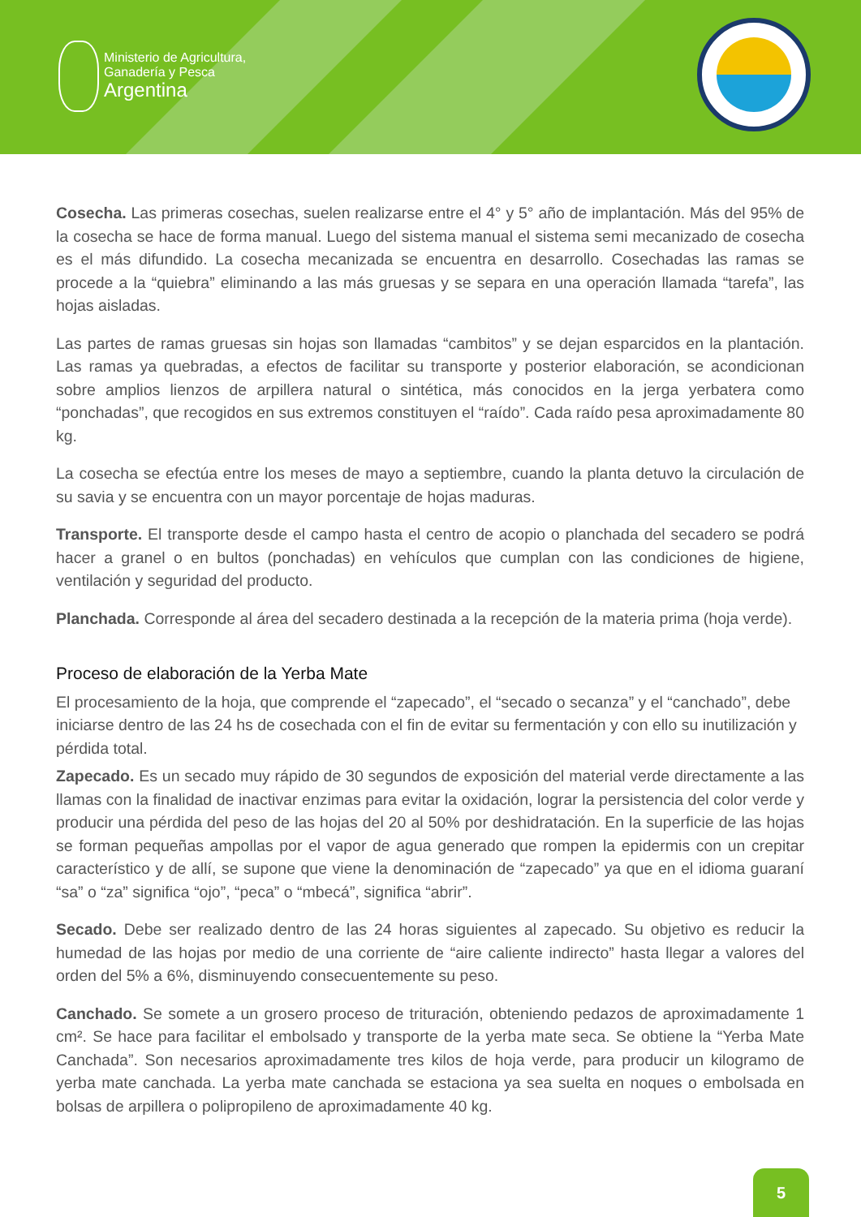Ministerio de Agricultura,
Ganadería y Pesca
Argentina
Cosecha. Las primeras cosechas, suelen realizarse entre el 4° y 5° año de implantación. Más del 95% de la cosecha se hace de forma manual. Luego del sistema manual el sistema semi mecanizado de cosecha es el más difundido. La cosecha mecanizada se encuentra en desarrollo. Cosechadas las ramas se procede a la “quiebra” eliminando a las más gruesas y se separa en una operación llamada “tarefa”, las hojas aisladas.
Las partes de ramas gruesas sin hojas son llamadas “cambitos” y se dejan esparcidos en la plantación. Las ramas ya quebradas, a efectos de facilitar su transporte y posterior elaboración, se acondicionan sobre amplios lienzos de arpillera natural o sintética, más conocidos en la jerga yerbatera como “ponchadas”, que recogidos en sus extremos constituyen el “raído”. Cada raído pesa aproximadamente 80 kg.
La cosecha se efectúa entre los meses de mayo a septiembre, cuando la planta detuvo la circulación de su savia y se encuentra con un mayor porcentaje de hojas maduras.
Transporte. El transporte desde el campo hasta el centro de acopio o planchada del secadero se podrá hacer a granel o en bultos (ponchadas) en vehículos que cumplan con las condiciones de higiene, ventilación y seguridad del producto.
Planchada. Corresponde al área del secadero destinada a la recepción de la materia prima (hoja verde).
Proceso de elaboración de la Yerba Mate
El procesamiento de la hoja, que comprende el “zapecado”, el “secado o secanza” y el “canchado”, debe iniciarse dentro de las 24 hs de cosechada con el fin de evitar su fermentación y con ello su inutilización y pérdida total.
Zapecado. Es un secado muy rápido de 30 segundos de exposición del material verde directamente a las llamas con la finalidad de inactivar enzimas para evitar la oxidación, lograr la persistencia del color verde y producir una pérdida del peso de las hojas del 20 al 50% por deshidratación. En la superficie de las hojas se forman pequeñas ampollas por el vapor de agua generado que rompen la epidermis con un crepitar característico y de allí, se supone que viene la denominación de “zapecado” ya que en el idioma guaraní “sa” o “za” significa “ojo”, “peca” o “mbecá”, significa “abrir”.
Secado. Debe ser realizado dentro de las 24 horas siguientes al zapecado. Su objetivo es reducir la humedad de las hojas por medio de una corriente de “aire caliente indirecto” hasta llegar a valores del orden del 5% a 6%, disminuyendo consecuentemente su peso.
Canchado. Se somete a un grosero proceso de trituración, obteniendo pedazos de aproximadamente 1 cm². Se hace para facilitar el embolsado y transporte de la yerba mate seca. Se obtiene la “Yerba Mate Canchada”. Son necesarios aproximadamente tres kilos de hoja verde, para producir un kilogramo de yerba mate canchada. La yerba mate canchada se estaciona ya sea suelta en noques o embolsada en bolsas de arpillera o polipropileno de aproximadamente 40 kg.
5